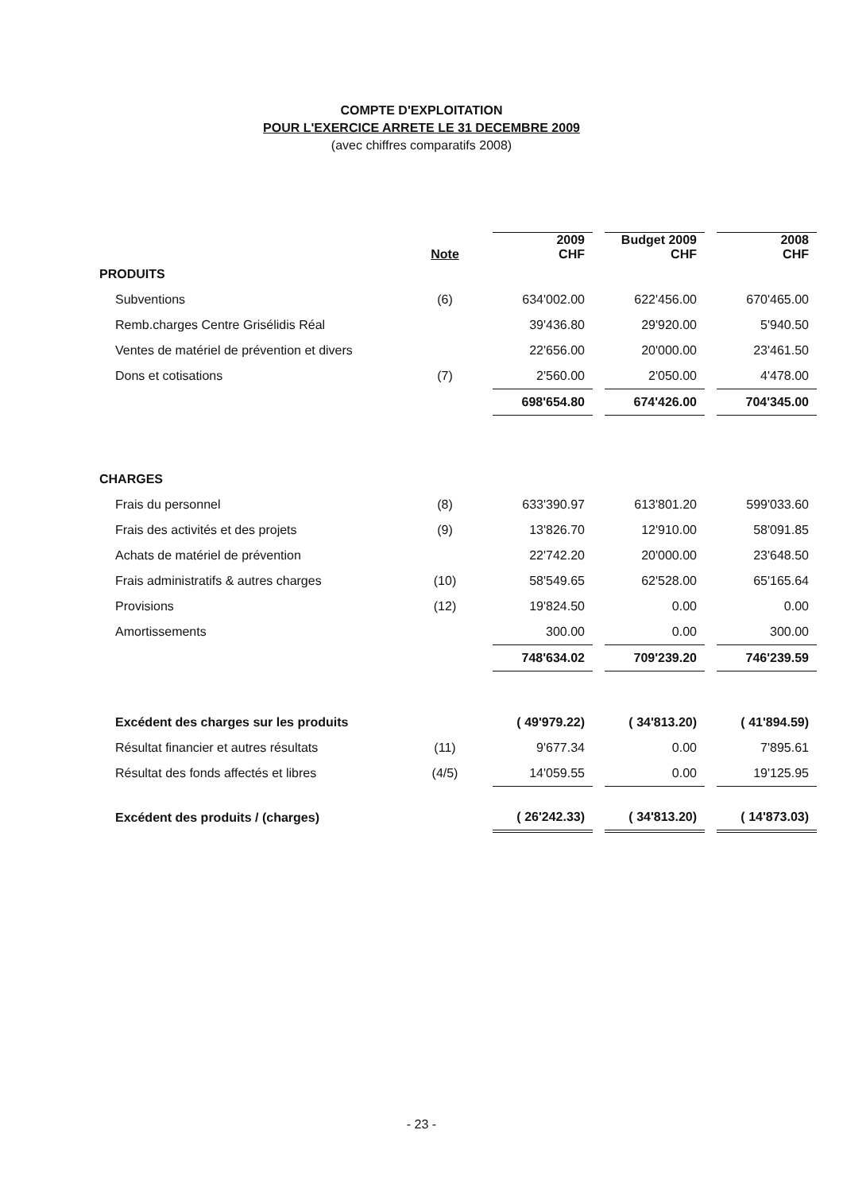COMPTE D'EXPLOITATION
POUR L'EXERCICE ARRETE LE 31 DECEMBRE 2009
(avec chiffres comparatifs 2008)
| | Note | | 2009 CHF | | Budget 2009 CHF | | 2008 CHF |
| --- | --- | --- | --- | --- | --- | --- | --- |
| PRODUITS | | | | | | | |
| Subventions | (6) | | 634'002.00 | | 622'456.00 | | 670'465.00 |
| Remb.charges Centre Grisélidis Réal | | | 39'436.80 | | 29'920.00 | | 5'940.50 |
| Ventes de matériel de prévention et divers | | | 22'656.00 | | 20'000.00 | | 23'461.50 |
| Dons et cotisations | (7) | | 2'560.00 | | 2'050.00 | | 4'478.00 |
| | | | 698'654.80 | | 674'426.00 | | 704'345.00 |
| CHARGES | | | | | | | |
| Frais du personnel | (8) | | 633'390.97 | | 613'801.20 | | 599'033.60 |
| Frais des activités et des projets | (9) | | 13'826.70 | | 12'910.00 | | 58'091.85 |
| Achats de matériel de prévention | | | 22'742.20 | | 20'000.00 | | 23'648.50 |
| Frais administratifs & autres charges | (10) | | 58'549.65 | | 62'528.00 | | 65'165.64 |
| Provisions | (12) | | 19'824.50 | | 0.00 | | 0.00 |
| Amortissements | | | 300.00 | | 0.00 | | 300.00 |
| | | | 748'634.02 | | 709'239.20 | | 746'239.59 |
| Excédent des charges sur les produits | | | ( 49'979.22) | | ( 34'813.20) | | ( 41'894.59) |
| Résultat financier et autres résultats | (11) | | 9'677.34 | | 0.00 | | 7'895.61 |
| Résultat des fonds affectés et libres | (4/5) | | 14'059.55 | | 0.00 | | 19'125.95 |
| Excédent des produits / (charges) | | | ( 26'242.33) | | ( 34'813.20) | | ( 14'873.03) |
- 23 -